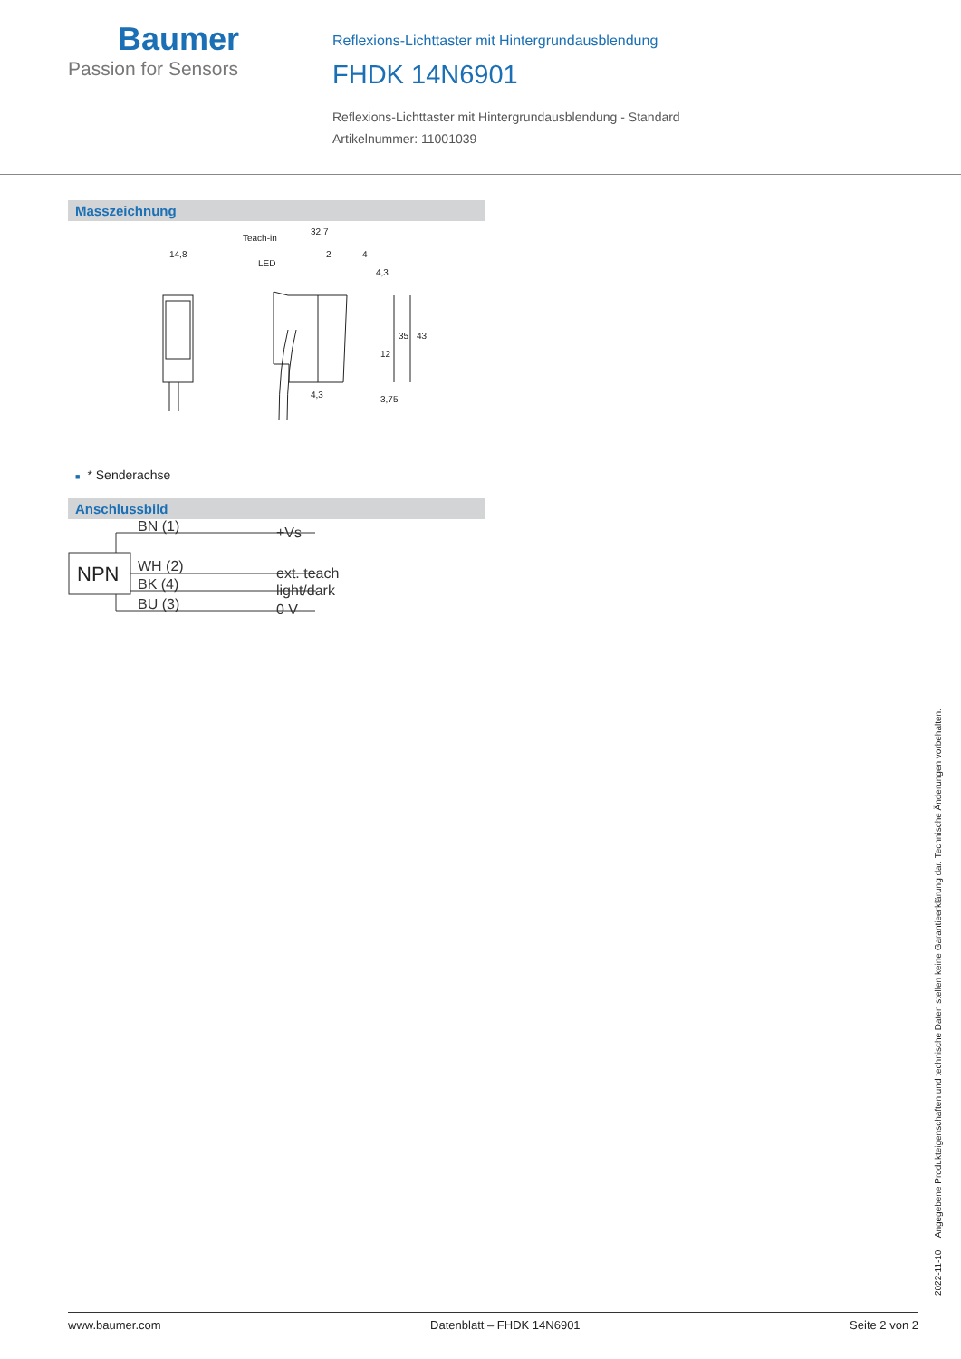Baumer
Passion for Sensors
Reflexions-Lichttaster mit Hintergrundausblendung
FHDK 14N6901
Reflexions-Lichttaster mit Hintergrundausblendung - Standard
Artikelnummer: 11001039
Masszeichnung
14,8
Teach-in
LED
32,7
2
4
4,3
35
43
12
3,75
4,3
■ * Senderachse
Anschlussbild
NPN
BN (1)
WH (2)
BK (4)
BU (3)
+Vs
ext. teach
light/dark
0 V
2022-11-10 Angegebene Produkteigenschaften und technische Daten stellen keine Garantieerklärung dar. Technische Änderungen vorbehalten.
www.baumer.com Datenblatt – FHDK 14N6901 Seite 2 von 2